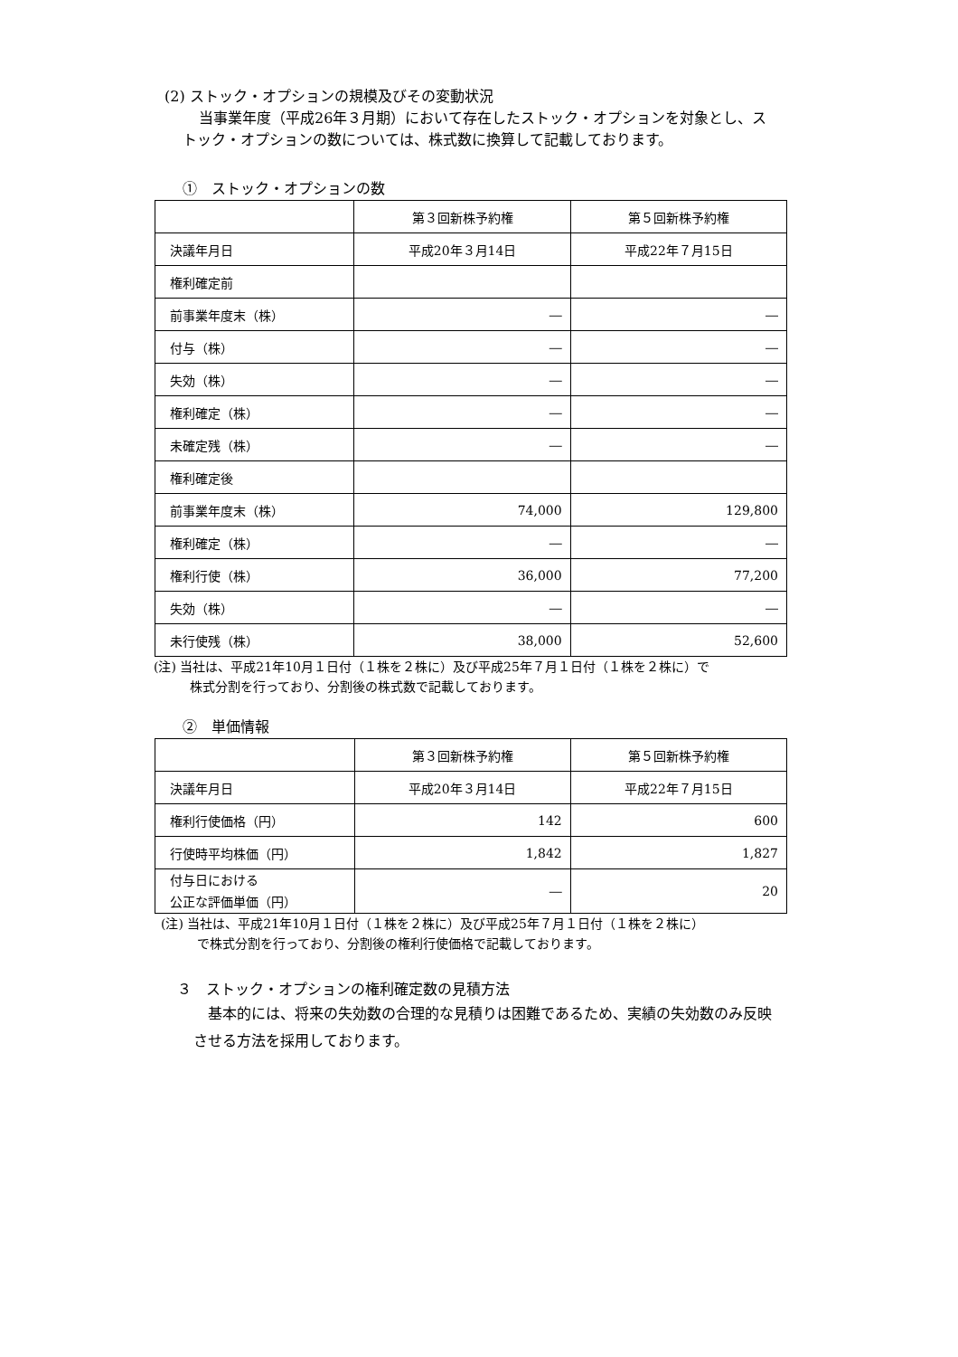(2) ストック・オプションの規模及びその変動状況
当事業年度（平成26年３月期）において存在したストック・オプションを対象とし、ス
トック・オプションの数については、株式数に換算して記載しております。
①　ストック・オプションの数
| | 第３回新株予約権 | 第５回新株予約権 |
| 決議年月日 | 平成20年３月14日 | 平成22年７月15日 |
| 権利確定前 | | |
| 前事業年度末（株） | ― | ― |
| 付与（株） | ― | ― |
| 失効（株） | ― | ― |
| 権利確定（株） | ― | ― |
| 未確定残（株） | ― | ― |
| 権利確定後 | | |
| 前事業年度末（株） | 74,000 | 129,800 |
| 権利確定（株） | ― | ― |
| 権利行使（株） | 36,000 | 77,200 |
| 失効（株） | ― | ― |
| 未行使残（株） | 38,000 | 52,600 |
(注) 当社は、平成21年10月１日付（１株を２株に）及び平成25年７月１日付（１株を２株に）で
株式分割を行っており、分割後の株式数で記載しております。
②　単価情報
| | 第３回新株予約権 | 第５回新株予約権 |
| 決議年月日 | 平成20年３月14日 | 平成22年７月15日 |
| 権利行使価格（円） | 142 | 600 |
| 行使時平均株価（円） | 1,842 | 1,827 |
| 付与日における 公正な評価単価（円） | ― | 20 |
(注) 当社は、平成21年10月１日付（１株を２株に）及び平成25年７月１日付（１株を２株に）
で株式分割を行っており、分割後の権利行使価格で記載しております。
３　ストック・オプションの権利確定数の見積方法
基本的には、将来の失効数の合理的な見積りは困難であるため、実績の失効数のみ反映
させる方法を採用しております。